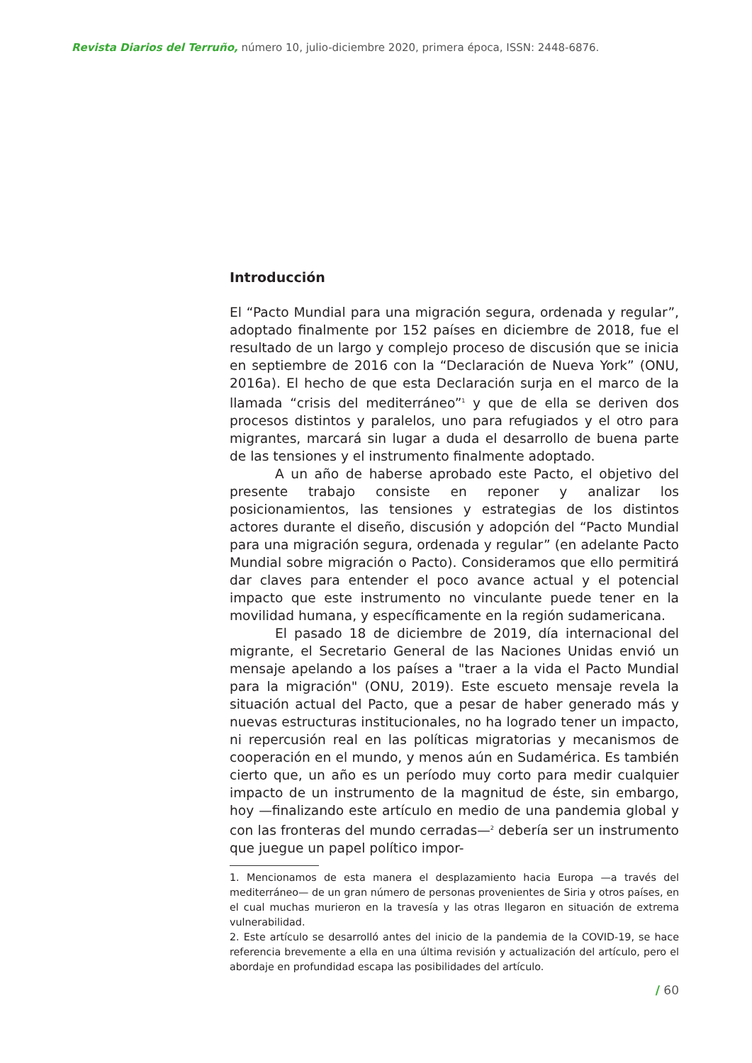Revista Diarios del Terruño, número 10, julio-diciembre 2020, primera época, ISSN: 2448-6876.
Introducción
El “Pacto Mundial para una migración segura, ordenada y regular”, adoptado finalmente por 152 países en diciembre de 2018, fue el resultado de un largo y complejo proceso de discusión que se inicia en septiembre de 2016 con la “Declaración de Nueva York” (ONU, 2016a). El hecho de que esta Declaración surja en el marco de la llamada “crisis del mediterráneo”<sup>1</sup> y que de ella se deriven dos procesos distintos y paralelos, uno para refugiados y el otro para migrantes, marcará sin lugar a duda el desarrollo de buena parte de las tensiones y el instrumento finalmente adoptado.
A un año de haberse aprobado este Pacto, el objetivo del presente trabajo consiste en reponer y analizar los posicionamientos, las tensiones y estrategias de los distintos actores durante el diseño, discusión y adopción del “Pacto Mundial para una migración segura, ordenada y regular” (en adelante Pacto Mundial sobre migración o Pacto). Consideramos que ello permitirá dar claves para entender el poco avance actual y el potencial impacto que este instrumento no vinculante puede tener en la movilidad humana, y específicamente en la región sudamericana.
El pasado 18 de diciembre de 2019, día internacional del migrante, el Secretario General de las Naciones Unidas envió un mensaje apelando a los países a "traer a la vida el Pacto Mundial para la migración" (ONU, 2019). Este escueto mensaje revela la situación actual del Pacto, que a pesar de haber generado más y nuevas estructuras institucionales, no ha logrado tener un impacto, ni repercusión real en las políticas migratorias y mecanismos de cooperación en el mundo, y menos aún en Sudamérica. Es también cierto que, un año es un período muy corto para medir cualquier impacto de un instrumento de la magnitud de éste, sin embargo, hoy —finalizando este artículo en medio de una pandemia global y con las fronteras del mundo cerradas—<sup>2</sup> debería ser un instrumento que juegue un papel político impor-
1. Mencionamos de esta manera el desplazamiento hacia Europa —a través del mediterráneo— de un gran número de personas provenientes de Siria y otros países, en el cual muchas murieron en la travesía y las otras llegaron en situación de extrema vulnerabilidad.
2. Este artículo se desarrolló antes del inicio de la pandemia de la COVID-19, se hace referencia brevemente a ella en una última revisión y actualización del artículo, pero el abordaje en profundidad escapa las posibilidades del artículo.
/ 60